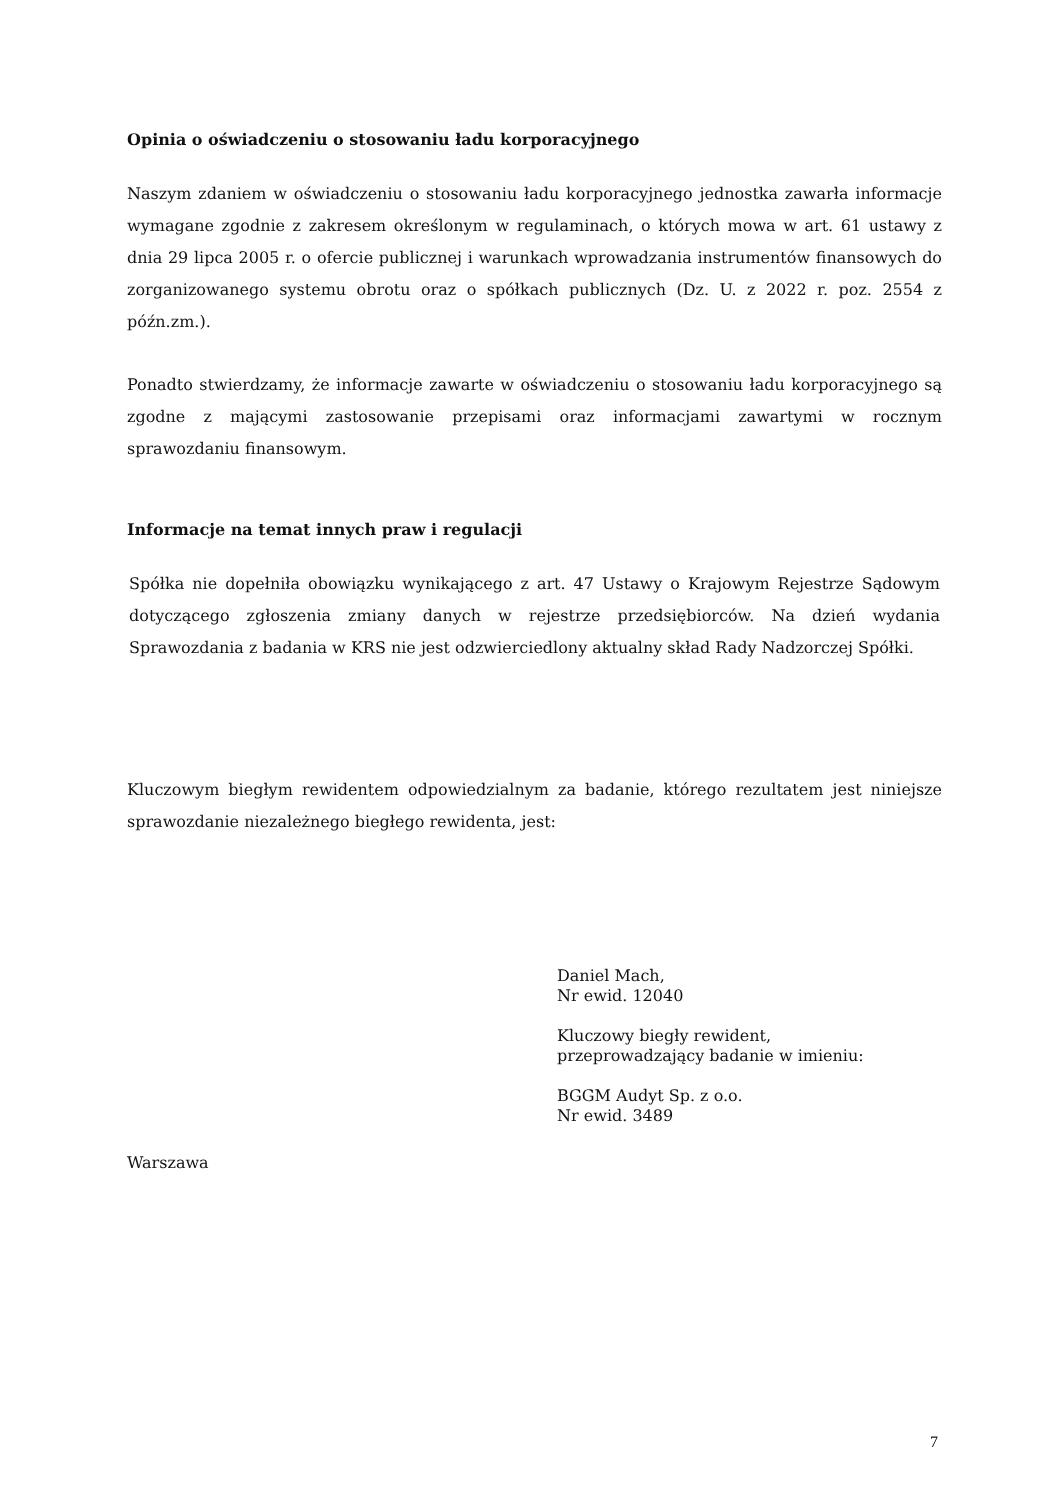Opinia o oświadczeniu o stosowaniu ładu korporacyjnego
Naszym zdaniem w oświadczeniu o stosowaniu ładu korporacyjnego jednostka zawarła informacje wymagane zgodnie z zakresem określonym w regulaminach, o których mowa w art. 61 ustawy z dnia 29 lipca 2005 r. o ofercie publicznej i warunkach wprowadzania instrumentów finansowych do zorganizowanego systemu obrotu oraz o spółkach publicznych (Dz. U. z 2022 r. poz. 2554 z późn.zm.).
Ponadto stwierdzamy, że informacje zawarte w oświadczeniu o stosowaniu ładu korporacyjnego są zgodne z mającymi zastosowanie przepisami oraz informacjami zawartymi w rocznym sprawozdaniu finansowym.
Informacje na temat innych praw i regulacji
Spółka nie dopełniła obowiązku wynikającego z art. 47 Ustawy o Krajowym Rejestrze Sądowym dotyczącego zgłoszenia zmiany danych w rejestrze przedsiębiorców. Na dzień wydania Sprawozdania z badania w KRS nie jest odzwierciedlony aktualny skład Rady Nadzorczej Spółki.
Kluczowym biegłym rewidentem odpowiedzialnym za badanie, którego rezultatem jest niniejsze sprawozdanie niezależnego biegłego rewidenta, jest:
Daniel Mach,
Nr ewid. 12040
Kluczowy biegły rewident,
przeprowadzający badanie w imieniu:
BGGM Audyt Sp. z o.o.
Nr ewid. 3489
Warszawa
7